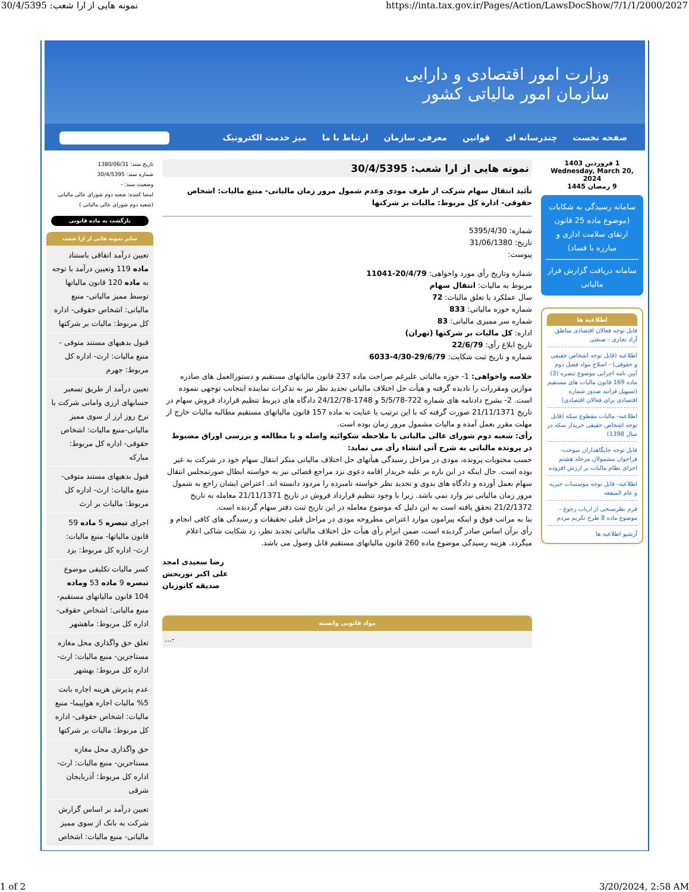30/4/5395 :نمونه هایی از ارا شعب https://inta.tax.gov.ir/Pages/Action/LawsDocShow/7/1/1/2000/2027
وزارت امور اقتصادی و دارایی
سازمان امور مالیاتی کشور
صفحه نخست چندرسانه ای قوانین معرفی سازمان ارتباط با ما میز خدمت الکترونیک
1 فروردین 1403
Wednesday, March 20, 2024
9 رمضان 1445
سامانه رسیدگی به شکایات (موضوع ماده 25 قانون ارتقای سلامت اداری و مبارزه با فساد)
سامانه دریافت گزارش فرار مالیاتی
اطلاعیه ها
قابل توجه فعالان اقتصادی مناطق آزاد تجاری - صنعتی
اطلاعیه (قابل توجه اشخاص حقیقی و حقوقی) - اصلاح مواد فصل دوم آیین نامه اجرایی موضوع تبصره (3) ماده 169 قانون مالیات های مستقیم (تسهیل فرایند صدور شماره اقتصادی برای فعالان اقتصادی)
اطلاعیه- مالیات مقطوع سکه (قابل توجه اشخاص حقیقی خریدار سکه در سال 1398)
قابل توجه جایگاهداران سوخت- فراخوان مشمولان مرحله هشتم اجرای نظام مالیات بر ارزش افزوده
اطلاعیه- قابل توجه موسسات خیریه و عام المنفعه
فرم نظرسنجی از ارباب رجوع - موضوع ماده 8 طرح تکریم مردم
آرشیو اطلاعیه ها
نمونه هایی از ارا شعب: 30/4/5395
تأئید انتقال سهام شرکت از طرف مودی وعدم شمول مرور زمان مالیاتی- منبع مالیات: اشخاص حقوقی- اداره کل مربوط: مالیات بر شرکتها
شماره: 5395/4/30
تاریخ: 31/06/1380
پیوست:
شماره وتاریخ رأی مورد واخواهی: 20/4/79-11041
مربوط به مالیات: انتقال سهام
سال عملکرد یا تعلق مالیات: 72
شماره حوزه مالیاتی: 833
شماره سر ممیزی مالیاتی: 83
اداره: کل مالیات بر شرکتها (تهران)
تاریخ ابلاغ رأی: 22/6/79
شماره و تاریخ ثبت شکایت: 29/6/79-4/30-6033
خلاصه واخواهی: 1- حوزه مالیاتی علیرغم صراحت ماده 237 قانون مالیاتهای مستقیم و دستورالعمل های صادره موازین ومقررات را نادیده گرفته و هیأت حل اختلاف مالیاتی تجدید نظر نیز به تذکرات نماینده اینجانب توجهی ننموده است. 2- بشرح دادنامه های شماره 722-5/5/78 و 1748-24/12/78 دادگاه های ذیربط تنظیم قرارداد فروش سهام در تاریخ 21/11/1371 صورت گرفته که با این ترتیب با عنایت به ماده 157 قانون مالیاتهای مستقیم مطالبه مالیات خارج از مهلت مقرر بعمل آمده و مالیات مشمول مرور زمان بوده است.
رأی: شعبه دوم شورای عالی مالیاتی با ملاحظه شکوائیه واصله و با مطالعه و بررسی اوراق مضبوط در پرونده مالیاتی به شرح آتی انشاء رأی می نماید:
حسب محتویات پرونده، مودی در مراحل رسیدگی هیأتهای حل اختلاف مالیاتی منکر انتقال سهام خود در شرکت به غیر بوده است. حال اینکه در این باره بر علیه خریدار اقامه دعوی نزد مراجع قضائی نیز به خواسته ابطال صورتمجلس انتقال سهام بعمل آورده و دادگاه های بدوی و تجدید نظر خواسته نامبرده را مردود دانسته اند. اعتراض ایشان راجع به شمول مرور زمان مالیاتی نیز وارد نمی باشد. زیرا با وجود تنظیم قرارداد فروش در تاریخ 21/11/1371 معامله به تاریخ 21/2/1372 تحقق یافته است به این دلیل که موضوع معامله در این تاریخ ثبت دفتر سهام گردیده است.
بنا به مراتب فوق و اینکه پیرامون موارد اعتراض مطروحه مودی در مراحل قبلی تحقیقات و رسیدگی های کافی انجام و رأی برآن اساس صادر گردیده است، ضمن ابرام رأی هیأت حل اختلاف مالیاتی تجدید نظر، رد شکایت شاکی اعلام میگردد. هزینه رسیدگی موضوع ماده 260 قانون مالیاتهای مستقیم قابل وصول می باشد.
رضا سعیدی امجد
علی اکبر نوربخش
صدیقه کاتوزیان
مواد قانونی وابسته
-...
تاریخ سند: 1380/06/31
شماره سند: 30/4/5395
وضعیت سند: -
امضا کننده: شعبه دوم شورای عالی مالیاتی (شعبه دوم شورای عالی مالیاتی )
بازگشت به ماده قانونی
سایر نمونه هایی از ارا شعب
تعیین درآمد اتفاقی باستناد ماده 119 وتعیین درآمد با توجه به ماده 120 قانون مالیاتها توسط ممیز مالیاتی- منبع مالیاتی: اشخاص حقوقی- اداره کل مربوط: مالیات بر شرکتها
قبول بدهیهای مستند متوفی - منبع مالیات: ارث- اداره کل مربوط: جهرم
تعیین درآمد از طریق تسعیر حسابهای ارزی وامانی شرکت با نرخ روز ارز از سوی ممیز مالیاتی-منبع مالیات: اشخاص حقوقی- اداره کل مربوط: مبارکه
قبول بدهیهای مستند متوفی- منبع مالیات: ارث- اداره کل مربوط: مالیات بر ارث
اجرای تبصره 5 ماده 59 قانون مالیاتها- منبع مالیات: ارث- اداره کل مربوط: یزد
کسر مالیات تکلیفی موضوع تبصره 9 ماده 53 وماده 104 قانون مالیاتهای مستقیم- منبع مالیاتی: اشخاص حقوقی- اداره کل مربوط: ماهشهر
تعلق حق واگذاری محل مغازه مستاجرین- منبع مالیات: ارث- اداره کل مربوط: بهشهر
عدم پذیرش هزینه اجاره بابت 5% مالیات اجاره هواپیما- منبع مالیات: اشخاص حقوقی- اداره کل مربوط: مالیات بر شرکتها
حق واگذاری محل مغازه مستاجرین- منبع مالیات: ارث- اداره کل مربوط: آذربایجان شرقی
تعیین درآمد بر اساس گزارش شرکت به بانک از سوی ممیز مالیاتی- منبع مالیات: اشخاص
1 of 2 3/20/2024, 2:58 AM